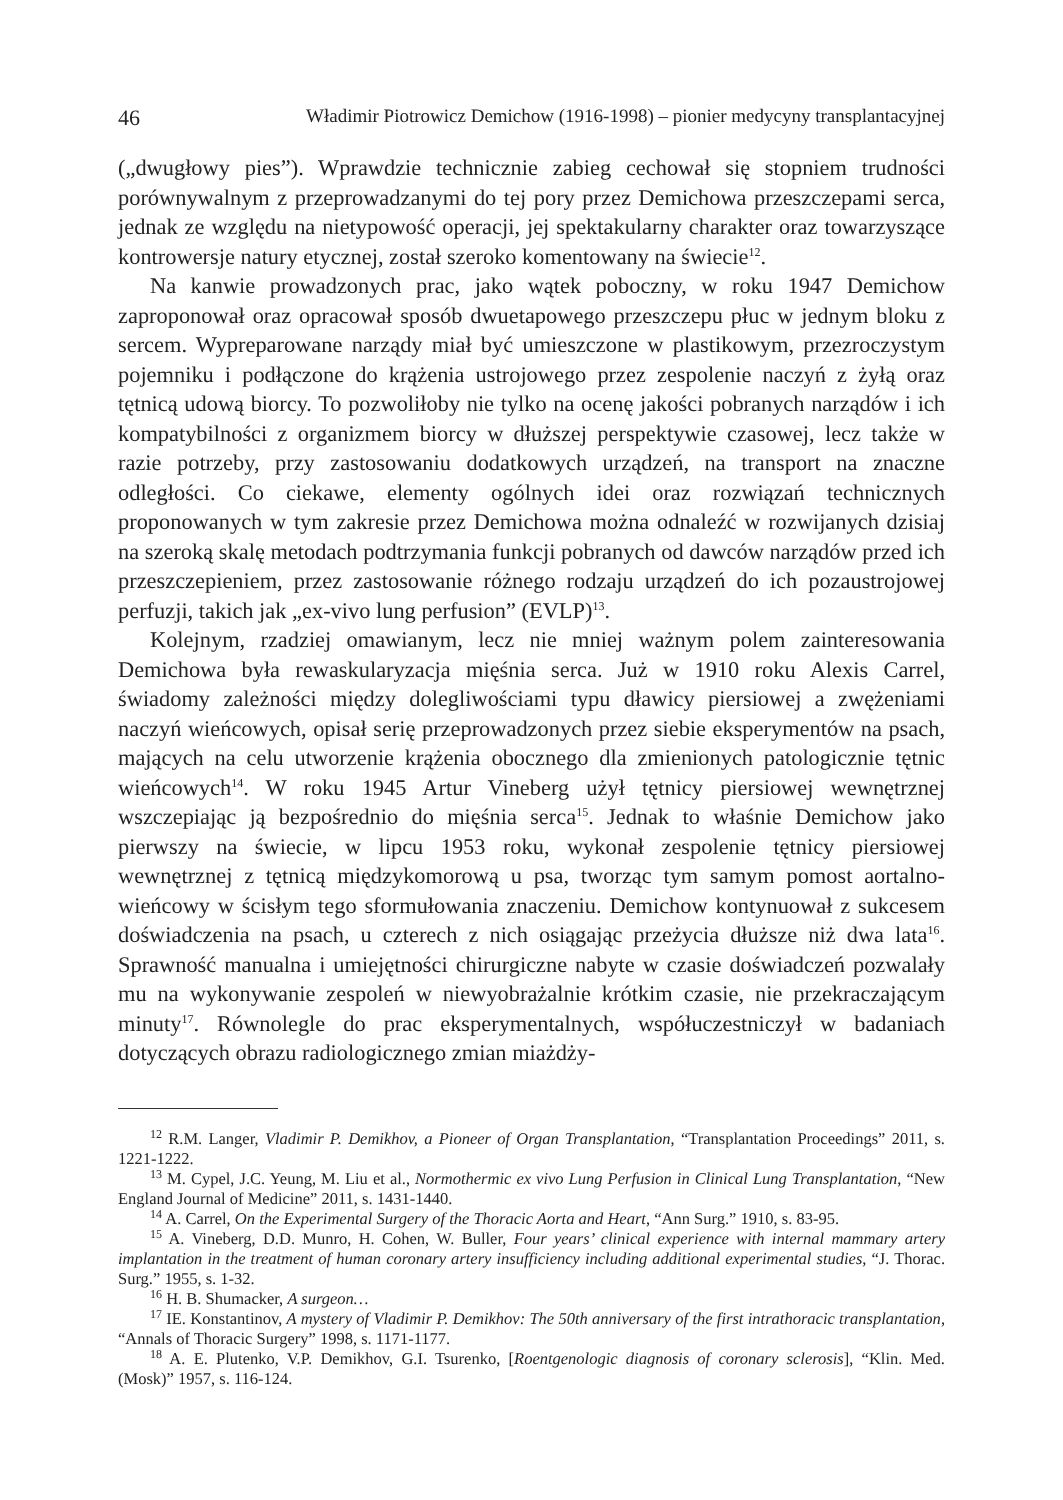46 Władimir Piotrowicz Demichow (1916-1998) – pionier medycyny transplantacyjnej
(„dwugłowy pies”). Wprawdzie technicznie zabieg cechował się stopniem trudności porównywalnym z przeprowadzanymi do tej pory przez Demichowa przeszczepami serca, jednak ze względu na nietypowość operacji, jej spektakularny charakter oraz towarzyszące kontrowersje natury etycznej, został szeroko komentowany na świecie<sup>12</sup>.
Na kanwie prowadzonych prac, jako wątek poboczny, w roku 1947 Demichow zaproponował oraz opracował sposób dwuetapowego przeszczepu płuc w jednym bloku z sercem. Wypreparowane narządy miał być umieszczone w plastikowym, przezroczystym pojemniku i podłączone do krążenia ustrojowego przez zespolenie naczyń z żyłą oraz tętnicą udową biorcy. To pozwoliłoby nie tylko na ocenę jakości pobranych narządów i ich kompatybilności z organizmem biorcy w dłuższej perspektywie czasowej, lecz także w razie potrzeby, przy zastosowaniu dodatkowych urządzeń, na transport na znaczne odległości. Co ciekawe, elementy ogólnych idei oraz rozwiązań technicznych proponowanych w tym zakresie przez Demichowa można odnaleźć w rozwijanych dzisiaj na szeroką skalę metodach podtrzymania funkcji pobranych od dawców narządów przed ich przeszczepieniem, przez zastosowanie różnego rodzaju urządzeń do ich pozaustrojowej perfuzji, takich jak „ex-vivo lung perfusion” (EVLP)<sup>13</sup>.
Kolejnym, rzadziej omawianym, lecz nie mniej ważnym polem zainteresowania Demichowa była rewaskularyzacja mięśnia serca. Już w 1910 roku Alexis Carrel, świadomy zależności między dolegliwościami typu dławicy piersiowej a zwężeniami naczyń wieńcowych, opisał serię przeprowadzonych przez siebie eksperymentów na psach, mających na celu utworzenie krążenia obocznego dla zmienionych patologicznie tętnic wieńcowych<sup>14</sup>. W roku 1945 Artur Vineberg użył tętnicy piersiowej wewnętrznej wszczepiając ją bezpośrednio do mięśnia serca<sup>15</sup>. Jednak to właśnie Demichow jako pierwszy na świecie, w lipcu 1953 roku, wykonał zespolenie tętnicy piersiowej wewnętrznej z tętnicą międzykomorową u psa, tworząc tym samym pomost aortalno-wieńcowy w ścisłym tego sformułowania znaczeniu. Demichow kontynuował z sukcesem doświadczenia na psach, u czterech z nich osiągając przeżycia dłuższe niż dwa lata<sup>16</sup>. Sprawność manualna i umiejętności chirurgiczne nabyte w czasie doświadczeń pozwalały mu na wykonywanie zespoleń w niewyobrażalnie krótkim czasie, nie przekraczającym minuty<sup>17</sup>. Równolegle do prac eksperymentalnych, współuczestniczył w badaniach dotyczących obrazu radiologicznego zmian miażdży-
<sup>12</sup> R.M. Langer, Vladimir P. Demikhov, a Pioneer of Organ Transplantation, “Transplantation Proceedings” 2011, s. 1221-1222.
<sup>13</sup> M. Cypel, J.C. Yeung, M. Liu et al., Normothermic ex vivo Lung Perfusion in Clinical Lung Transplantation, “New England Journal of Medicine” 2011, s. 1431-1440.
<sup>14</sup> A. Carrel, On the Experimental Surgery of the Thoracic Aorta and Heart, “Ann Surg.” 1910, s. 83-95.
<sup>15</sup> A. Vineberg, D.D. Munro, H. Cohen, W. Buller, Four years’ clinical experience with internal mammary artery implantation in the treatment of human coronary artery insufficiency including additional experimental studies, “J. Thorac. Surg.” 1955, s. 1-32.
<sup>16</sup> H. B. Shumacker, A surgeon…
<sup>17</sup> IE. Konstantinov, A mystery of Vladimir P. Demikhov: The 50th anniversary of the first intrathoracic transplantation, “Annals of Thoracic Surgery” 1998, s. 1171-1177.
<sup>18</sup> A. E. Plutenko, V.P. Demikhov, G.I. Tsurenko, [Roentgenologic diagnosis of coronary sclerosis], “Klin. Med. (Mosk)” 1957, s. 116-124.